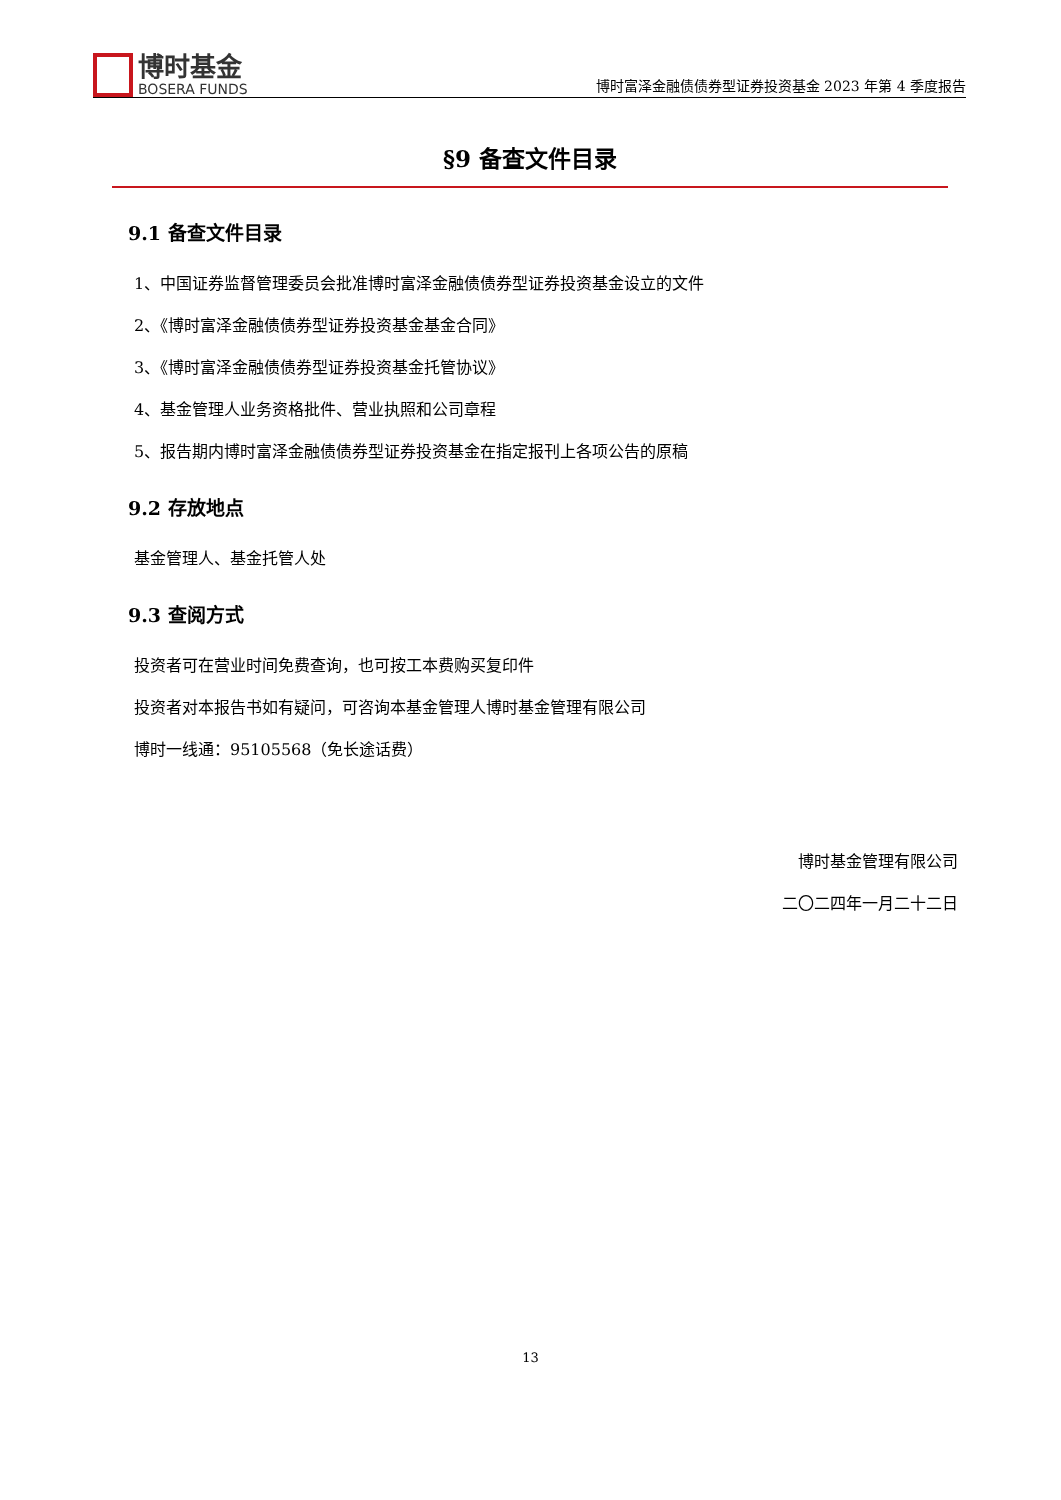博时基金
BOSERA FUNDS
博时富泽金融债债券型证券投资基金 2023 年第 4 季度报告
§9 备查文件目录
9.1 备查文件目录
1、中国证券监督管理委员会批准博时富泽金融债债券型证券投资基金设立的文件
2、《博时富泽金融债债券型证券投资基金基金合同》
3、《博时富泽金融债债券型证券投资基金托管协议》
4、基金管理人业务资格批件、营业执照和公司章程
5、报告期内博时富泽金融债债券型证券投资基金在指定报刊上各项公告的原稿
9.2 存放地点
基金管理人、基金托管人处
9.3 查阅方式
投资者可在营业时间免费查询，也可按工本费购买复印件
投资者对本报告书如有疑问，可咨询本基金管理人博时基金管理有限公司
博时一线通：95105568（免长途话费）
博时基金管理有限公司
二〇二四年一月二十二日
13